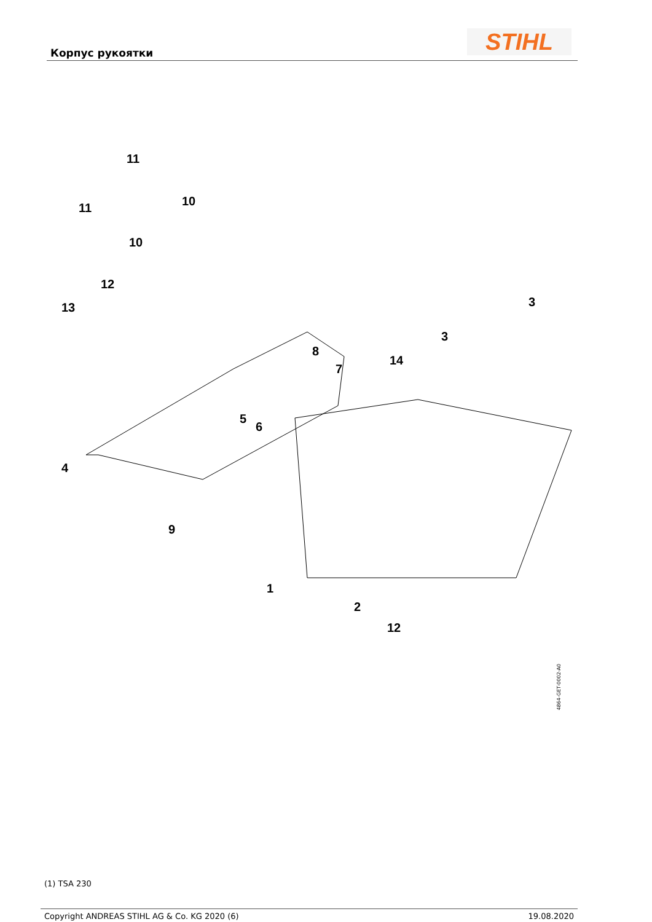Корпус рукоятки STIHL
11
11 10
10
12
13
4
5
6
7
8
9
1
2
12
14
3
3
4864-GET-0002-A0
(1) TSA 230
Copyright ANDREAS STIHL AG & Co. KG 2020 (6) 19.08.2020